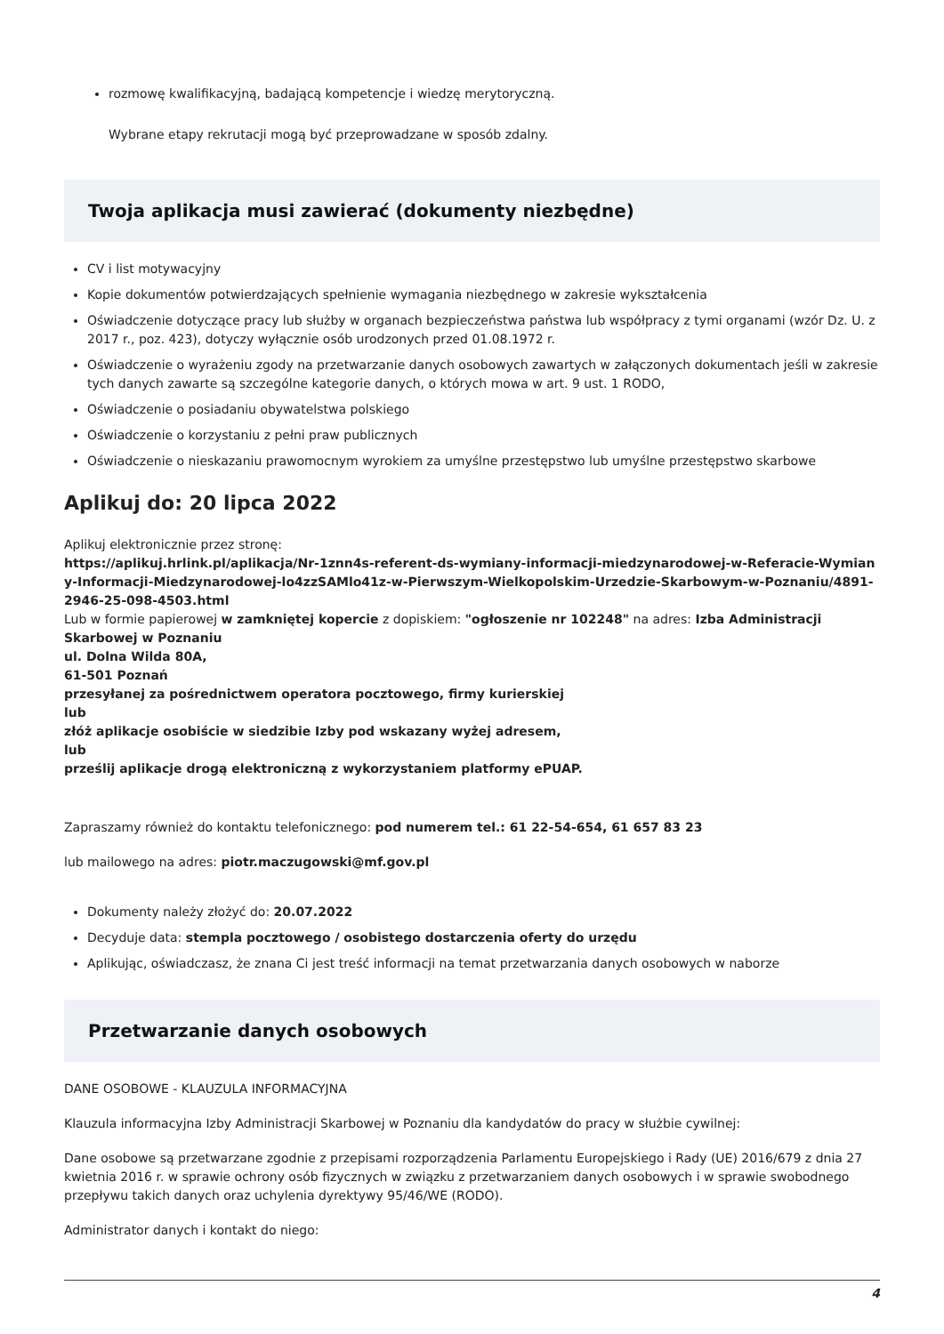rozmowę kwalifikacyjną, badającą kompetencje i wiedzę merytoryczną.
Wybrane etapy rekrutacji mogą być przeprowadzane w sposób zdalny.
Twoja aplikacja musi zawierać (dokumenty niezbędne)
CV i list motywacyjny
Kopie dokumentów potwierdzających spełnienie wymagania niezbędnego w zakresie wykształcenia
Oświadczenie dotyczące pracy lub służby w organach bezpieczeństwa państwa lub współpracy z tymi organami (wzór Dz. U. z 2017 r., poz. 423), dotyczy wyłącznie osób urodzonych przed 01.08.1972 r.
Oświadczenie o wyrażeniu zgody na przetwarzanie danych osobowych zawartych w załączonych dokumentach jeśli w zakresie tych danych zawarte są szczególne kategorie danych, o których mowa w art. 9 ust. 1 RODO,
Oświadczenie o posiadaniu obywatelstwa polskiego
Oświadczenie o korzystaniu z pełni praw publicznych
Oświadczenie o nieskazaniu prawomocnym wyrokiem za umyślne przestępstwo lub umyślne przestępstwo skarbowe
Aplikuj do: 20 lipca 2022
Aplikuj elektronicznie przez stronę:
https://aplikuj.hrlink.pl/aplikacja/Nr-1znn4s-referent-ds-wymiany-informacji-miedzynarodowej-w-Referacie-Wymiany-Informacji-Miedzynarodowej-lo4zzSAMlo41z-w-Pierwszym-Wielkopolskim-Urzedzie-Skarbowym-w-Poznaniu/4891-2946-25-098-4503.html
Lub w formie papierowej w zamkniętej kopercie z dopiskiem: "ogłoszenie nr 102248" na adres: Izba Administracji Skarbowej w Poznaniu
ul. Dolna Wilda 80A,
61-501 Poznań
przesyłanej za pośrednictwem operatora pocztowego, firmy kurierskiej
lub
złóż aplikacje osobiście w siedzibie Izby pod wskazany wyżej adresem,
lub
prześlij aplikacje drogą elektroniczną z wykorzystaniem platformy ePUAP.
Zapraszamy również do kontaktu telefonicznego: pod numerem tel.: 61 22-54-654, 61 657 83 23
lub mailowego na adres: piotr.maczugowski@mf.gov.pl
Dokumenty należy złożyć do: 20.07.2022
Decyduje data: stempla pocztowego / osobistego dostarczenia oferty do urzędu
Aplikując, oświadczasz, że znana Ci jest treść informacji na temat przetwarzania danych osobowych w naborze
Przetwarzanie danych osobowych
DANE OSOBOWE - KLAUZULA INFORMACYJNA
Klauzula informacyjna Izby Administracji Skarbowej w Poznaniu dla kandydatów do pracy w służbie cywilnej:
Dane osobowe są przetwarzane zgodnie z przepisami rozporządzenia Parlamentu Europejskiego i Rady (UE) 2016/679 z dnia 27 kwietnia 2016 r. w sprawie ochrony osób fizycznych w związku z przetwarzaniem danych osobowych i w sprawie swobodnego przepływu takich danych oraz uchylenia dyrektywy 95/46/WE (RODO).
Administrator danych i kontakt do niego:
4